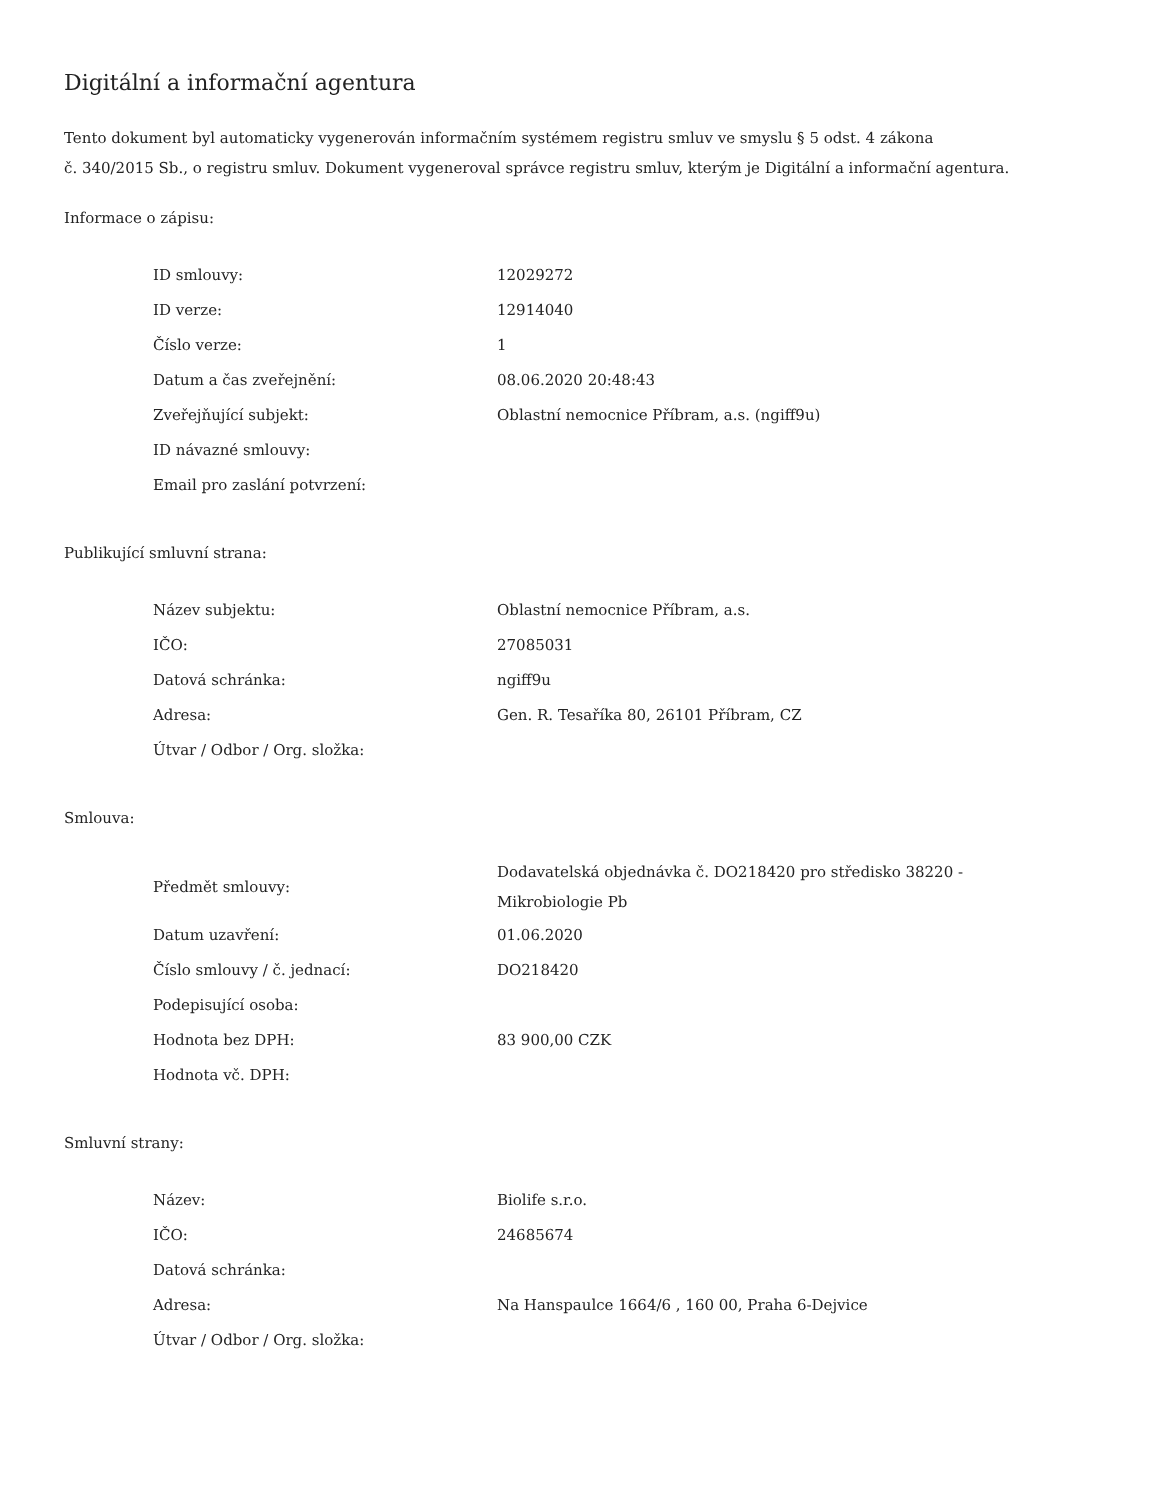Digitální a informační agentura
Tento dokument byl automaticky vygenerován informačním systémem registru smluv ve smyslu § 5 odst. 4 zákona
č. 340/2015 Sb., o registru smluv. Dokument vygeneroval správce registru smluv, kterým je Digitální a informační agentura.
Informace o zápisu:
| ID smlouvy: | 12029272 |
| ID verze: | 12914040 |
| Číslo verze: | 1 |
| Datum a čas zveřejnění: | 08.06.2020 20:48:43 |
| Zveřejňující subjekt: | Oblastní nemocnice Příbram, a.s. (ngiff9u) |
| ID návazné smlouvy: | |
| Email pro zaslání potvrzení: | |
Publikující smluvní strana:
| Název subjektu: | Oblastní nemocnice Příbram, a.s. |
| IČO: | 27085031 |
| Datová schránka: | ngiff9u |
| Adresa: | Gen. R. Tesaříka 80, 26101 Příbram, CZ |
| Útvar / Odbor / Org. složka: | |
Smlouva:
| Předmět smlouvy: | Dodavatelská objednávka č. DO218420 pro středisko 38220 - Mikrobiologie Pb |
| Datum uzavření: | 01.06.2020 |
| Číslo smlouvy / č. jednací: | DO218420 |
| Podepisující osoba: | |
| Hodnota bez DPH: | 83 900,00 CZK |
| Hodnota vč. DPH: | |
Smluvní strany:
| Název: | Biolife s.r.o. |
| IČO: | 24685674 |
| Datová schránka: | |
| Adresa: | Na Hanspaulce 1664/6 , 160 00, Praha 6-Dejvice |
| Útvar / Odbor / Org. složka: | |